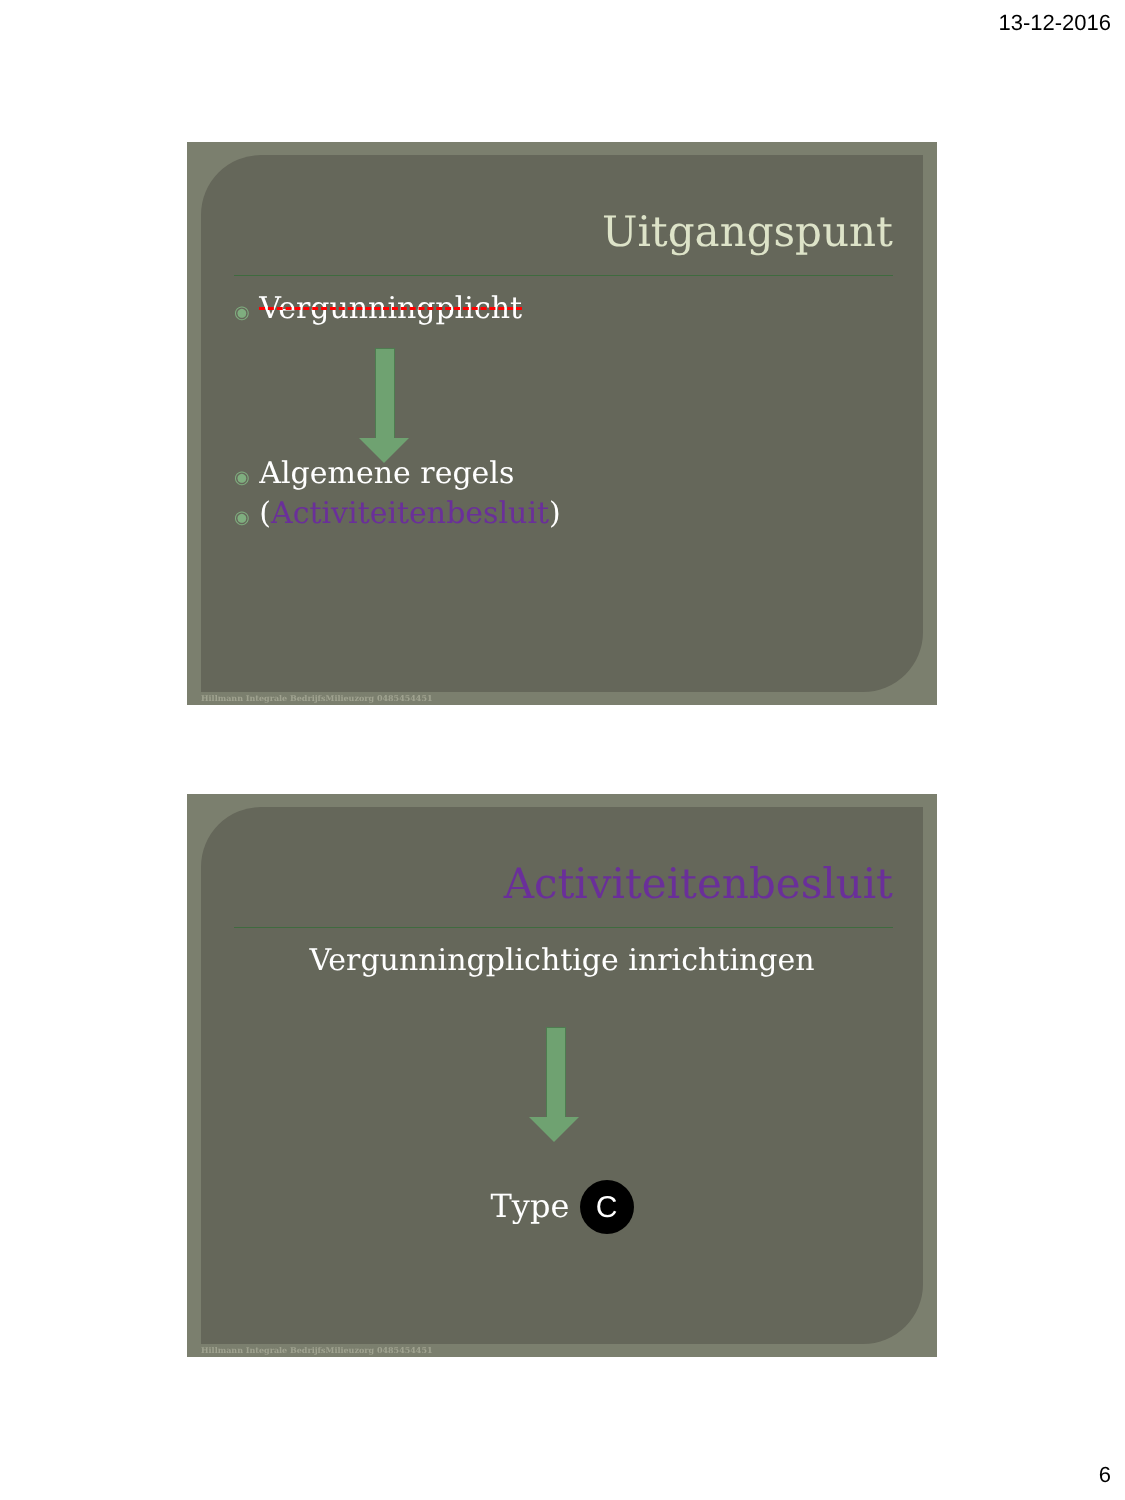13-12-2016
Uitgangspunt
◉ Vergunningplicht
◉ Algemene regels
◉ (Activiteitenbesluit)
Hillmann Integrale BedrijfsMilieuzorg 0485454451
Activiteitenbesluit
Vergunningplichtige inrichtingen
Type C
Hillmann Integrale BedrijfsMilieuzorg 0485454451
6